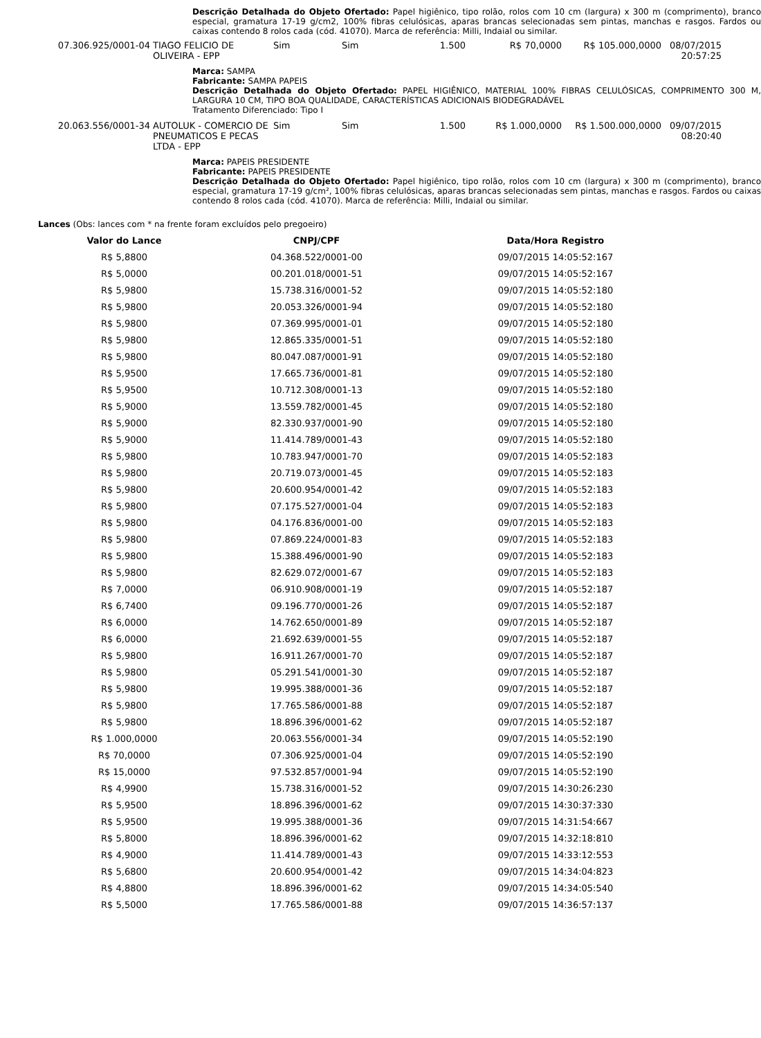Descrição Detalhada do Objeto Ofertado: Papel higiênico, tipo rolão, rolos com 10 cm (largura) x 300 m (comprimento), branco especial, gramatura 17-19 g/cm2, 100% fibras celulósicas, aparas brancas selecionadas sem pintas, manchas e rasgos. Fardos ou caixas contendo 8 rolos cada (cód. 41070). Marca de referência: Milli, Indaial ou similar.
| 07.306.925/0001-04 | TIAGO FELICIO DE OLIVEIRA - EPP | Sim | Sim | 1.500 | R$ 70,0000 | R$ 105.000,0000 | 08/07/2015 20:57:25 |
Marca: SAMPA
Fabricante: SAMPA PAPEIS
Descrição Detalhada do Objeto Ofertado: PAPEL HIGIÊNICO, MATERIAL 100% FIBRAS CELULÓSICAS, COMPRIMENTO 300 M, LARGURA 10 CM, TIPO BOA QUALIDADE, CARACTERÍSTICAS ADICIONAIS BIODEGRADÁVEL
Tratamento Diferenciado: Tipo I
| 20.063.556/0001-34 | AUTOLUK - COMERCIO DE PNEUMATICOS E PECAS LTDA - EPP | Sim | Sim | 1.500 | R$ 1.000,0000 | R$ 1.500.000,0000 | 09/07/2015 08:20:40 |
Marca: PAPEIS PRESIDENTE
Fabricante: PAPEIS PRESIDENTE
Descrição Detalhada do Objeto Ofertado: Papel higiênico, tipo rolão, rolos com 10 cm (largura) x 300 m (comprimento), branco especial, gramatura 17-19 g/cm², 100% fibras celulósicas, aparas brancas selecionadas sem pintas, manchas e rasgos. Fardos ou caixas contendo 8 rolos cada (cód. 41070). Marca de referência: Milli, Indaial ou similar.
Lances (Obs: lances com * na frente foram excluídos pelo pregoeiro)
| Valor do Lance | CNPJ/CPF | Data/Hora Registro |
| --- | --- | --- |
| R$ 5,8800 | 04.368.522/0001-00 | 09/07/2015 14:05:52:167 |
| R$ 5,0000 | 00.201.018/0001-51 | 09/07/2015 14:05:52:167 |
| R$ 5,9800 | 15.738.316/0001-52 | 09/07/2015 14:05:52:180 |
| R$ 5,9800 | 20.053.326/0001-94 | 09/07/2015 14:05:52:180 |
| R$ 5,9800 | 07.369.995/0001-01 | 09/07/2015 14:05:52:180 |
| R$ 5,9800 | 12.865.335/0001-51 | 09/07/2015 14:05:52:180 |
| R$ 5,9800 | 80.047.087/0001-91 | 09/07/2015 14:05:52:180 |
| R$ 5,9500 | 17.665.736/0001-81 | 09/07/2015 14:05:52:180 |
| R$ 5,9500 | 10.712.308/0001-13 | 09/07/2015 14:05:52:180 |
| R$ 5,9000 | 13.559.782/0001-45 | 09/07/2015 14:05:52:180 |
| R$ 5,9000 | 82.330.937/0001-90 | 09/07/2015 14:05:52:180 |
| R$ 5,9000 | 11.414.789/0001-43 | 09/07/2015 14:05:52:180 |
| R$ 5,9800 | 10.783.947/0001-70 | 09/07/2015 14:05:52:183 |
| R$ 5,9800 | 20.719.073/0001-45 | 09/07/2015 14:05:52:183 |
| R$ 5,9800 | 20.600.954/0001-42 | 09/07/2015 14:05:52:183 |
| R$ 5,9800 | 07.175.527/0001-04 | 09/07/2015 14:05:52:183 |
| R$ 5,9800 | 04.176.836/0001-00 | 09/07/2015 14:05:52:183 |
| R$ 5,9800 | 07.869.224/0001-83 | 09/07/2015 14:05:52:183 |
| R$ 5,9800 | 15.388.496/0001-90 | 09/07/2015 14:05:52:183 |
| R$ 5,9800 | 82.629.072/0001-67 | 09/07/2015 14:05:52:183 |
| R$ 7,0000 | 06.910.908/0001-19 | 09/07/2015 14:05:52:187 |
| R$ 6,7400 | 09.196.770/0001-26 | 09/07/2015 14:05:52:187 |
| R$ 6,0000 | 14.762.650/0001-89 | 09/07/2015 14:05:52:187 |
| R$ 6,0000 | 21.692.639/0001-55 | 09/07/2015 14:05:52:187 |
| R$ 5,9800 | 16.911.267/0001-70 | 09/07/2015 14:05:52:187 |
| R$ 5,9800 | 05.291.541/0001-30 | 09/07/2015 14:05:52:187 |
| R$ 5,9800 | 19.995.388/0001-36 | 09/07/2015 14:05:52:187 |
| R$ 5,9800 | 17.765.586/0001-88 | 09/07/2015 14:05:52:187 |
| R$ 5,9800 | 18.896.396/0001-62 | 09/07/2015 14:05:52:187 |
| R$ 1.000,0000 | 20.063.556/0001-34 | 09/07/2015 14:05:52:190 |
| R$ 70,0000 | 07.306.925/0001-04 | 09/07/2015 14:05:52:190 |
| R$ 15,0000 | 97.532.857/0001-94 | 09/07/2015 14:05:52:190 |
| R$ 4,9900 | 15.738.316/0001-52 | 09/07/2015 14:30:26:230 |
| R$ 5,9500 | 18.896.396/0001-62 | 09/07/2015 14:30:37:330 |
| R$ 5,9500 | 19.995.388/0001-36 | 09/07/2015 14:31:54:667 |
| R$ 5,8000 | 18.896.396/0001-62 | 09/07/2015 14:32:18:810 |
| R$ 4,9000 | 11.414.789/0001-43 | 09/07/2015 14:33:12:553 |
| R$ 5,6800 | 20.600.954/0001-42 | 09/07/2015 14:34:04:823 |
| R$ 4,8800 | 18.896.396/0001-62 | 09/07/2015 14:34:05:540 |
| R$ 5,5000 | 17.765.586/0001-88 | 09/07/2015 14:36:57:137 |